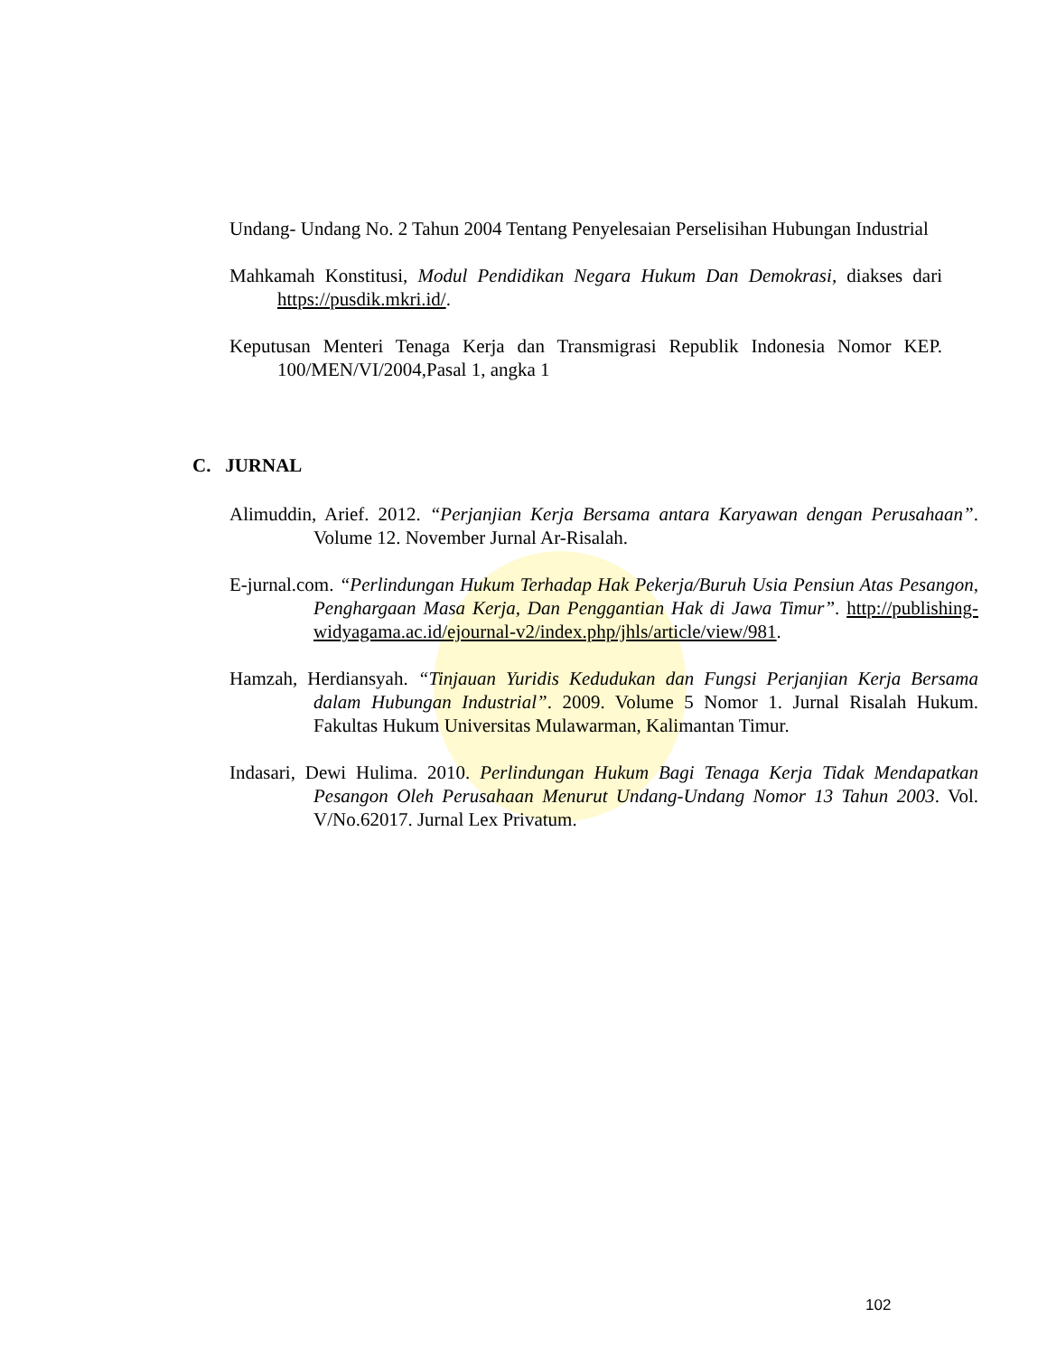Undang- Undang No. 2 Tahun 2004 Tentang Penyelesaian Perselisihan Hubungan Industrial
Mahkamah Konstitusi, Modul Pendidikan Negara Hukum Dan Demokrasi, diakses dari https://pusdik.mkri.id/.
Keputusan Menteri Tenaga Kerja dan Transmigrasi Republik Indonesia Nomor KEP. 100/MEN/VI/2004,Pasal 1, angka 1
C. JURNAL
Alimuddin, Arief. 2012. “Perjanjian Kerja Bersama antara Karyawan dengan Perusahaan”. Volume 12. November Jurnal Ar-Risalah.
E-jurnal.com. “Perlindungan Hukum Terhadap Hak Pekerja/Buruh Usia Pensiun Atas Pesangon, Penghargaan Masa Kerja, Dan Penggantian Hak di Jawa Timur”. http://publishing-widyagama.ac.id/ejournal-v2/index.php/jhls/article/view/981.
Hamzah, Herdiansyah. “Tinjauan Yuridis Kedudukan dan Fungsi Perjanjian Kerja Bersama dalam Hubungan Industrial”. 2009. Volume 5 Nomor 1. Jurnal Risalah Hukum. Fakultas Hukum Universitas Mulawarman, Kalimantan Timur.
Indasari, Dewi Hulima. 2010. Perlindungan Hukum Bagi Tenaga Kerja Tidak Mendapatkan Pesangon Oleh Perusahaan Menurut Undang-Undang Nomor 13 Tahun 2003. Vol. V/No.62017. Jurnal Lex Privatum.
102